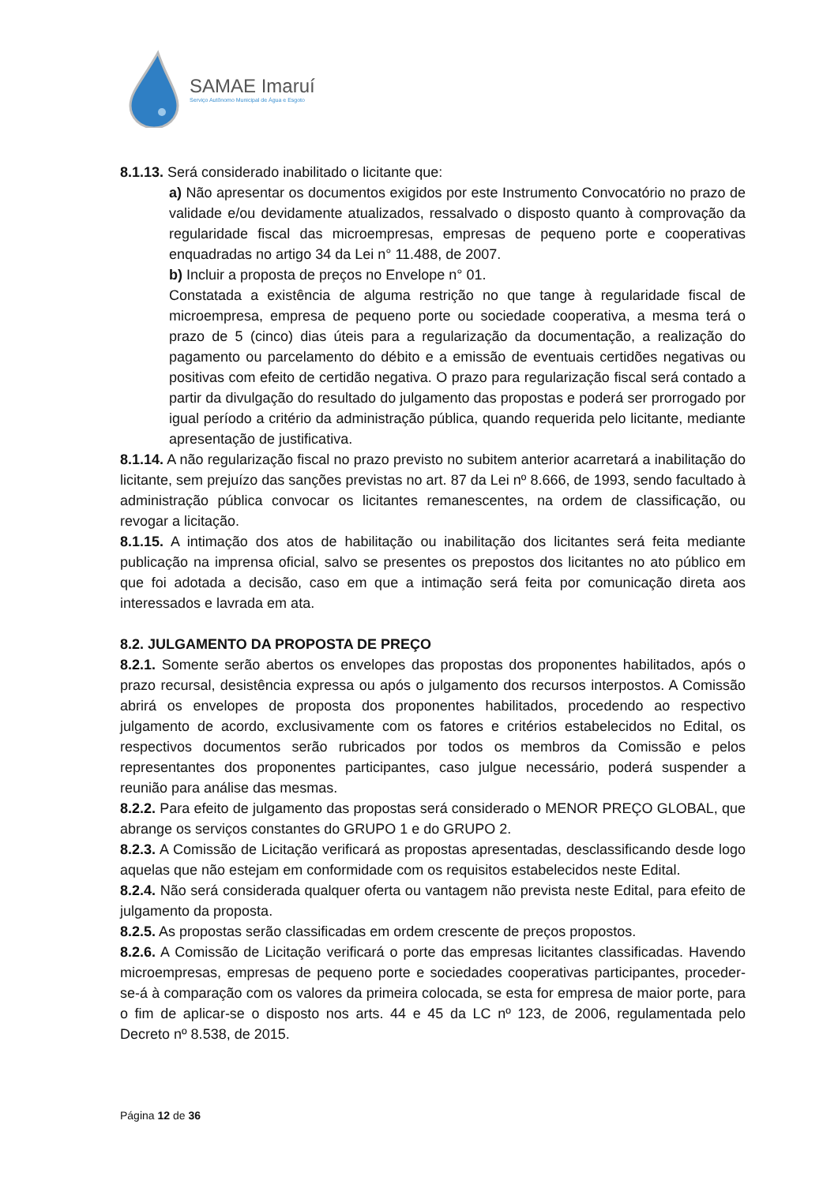SAMAE Imaruí
Serviço Autônomo Municipal de Água e Esgoto
8.1.13. Será considerado inabilitado o licitante que:
a) Não apresentar os documentos exigidos por este Instrumento Convocatório no prazo de validade e/ou devidamente atualizados, ressalvado o disposto quanto à comprovação da regularidade fiscal das microempresas, empresas de pequeno porte e cooperativas enquadradas no artigo 34 da Lei n° 11.488, de 2007.
b) Incluir a proposta de preços no Envelope n° 01.
Constatada a existência de alguma restrição no que tange à regularidade fiscal de microempresa, empresa de pequeno porte ou sociedade cooperativa, a mesma terá o prazo de 5 (cinco) dias úteis para a regularização da documentação, a realização do pagamento ou parcelamento do débito e a emissão de eventuais certidões negativas ou positivas com efeito de certidão negativa. O prazo para regularização fiscal será contado a partir da divulgação do resultado do julgamento das propostas e poderá ser prorrogado por igual período a critério da administração pública, quando requerida pelo licitante, mediante apresentação de justificativa.
8.1.14. A não regularização fiscal no prazo previsto no subitem anterior acarretará a inabilitação do licitante, sem prejuízo das sanções previstas no art. 87 da Lei nº 8.666, de 1993, sendo facultado à administração pública convocar os licitantes remanescentes, na ordem de classificação, ou revogar a licitação.
8.1.15. A intimação dos atos de habilitação ou inabilitação dos licitantes será feita mediante publicação na imprensa oficial, salvo se presentes os prepostos dos licitantes no ato público em que foi adotada a decisão, caso em que a intimação será feita por comunicação direta aos interessados e lavrada em ata.
8.2. JULGAMENTO DA PROPOSTA DE PREÇO
8.2.1. Somente serão abertos os envelopes das propostas dos proponentes habilitados, após o prazo recursal, desistência expressa ou após o julgamento dos recursos interpostos. A Comissão abrirá os envelopes de proposta dos proponentes habilitados, procedendo ao respectivo julgamento de acordo, exclusivamente com os fatores e critérios estabelecidos no Edital, os respectivos documentos serão rubricados por todos os membros da Comissão e pelos representantes dos proponentes participantes, caso julgue necessário, poderá suspender a reunião para análise das mesmas.
8.2.2. Para efeito de julgamento das propostas será considerado o MENOR PREÇO GLOBAL, que abrange os serviços constantes do GRUPO 1 e do GRUPO 2.
8.2.3. A Comissão de Licitação verificará as propostas apresentadas, desclassificando desde logo aquelas que não estejam em conformidade com os requisitos estabelecidos neste Edital.
8.2.4. Não será considerada qualquer oferta ou vantagem não prevista neste Edital, para efeito de julgamento da proposta.
8.2.5. As propostas serão classificadas em ordem crescente de preços propostos.
8.2.6. A Comissão de Licitação verificará o porte das empresas licitantes classificadas. Havendo microempresas, empresas de pequeno porte e sociedades cooperativas participantes, proceder-se-á à comparação com os valores da primeira colocada, se esta for empresa de maior porte, para o fim de aplicar-se o disposto nos arts. 44 e 45 da LC nº 123, de 2006, regulamentada pelo Decreto nº 8.538, de 2015.
Página 12 de 36